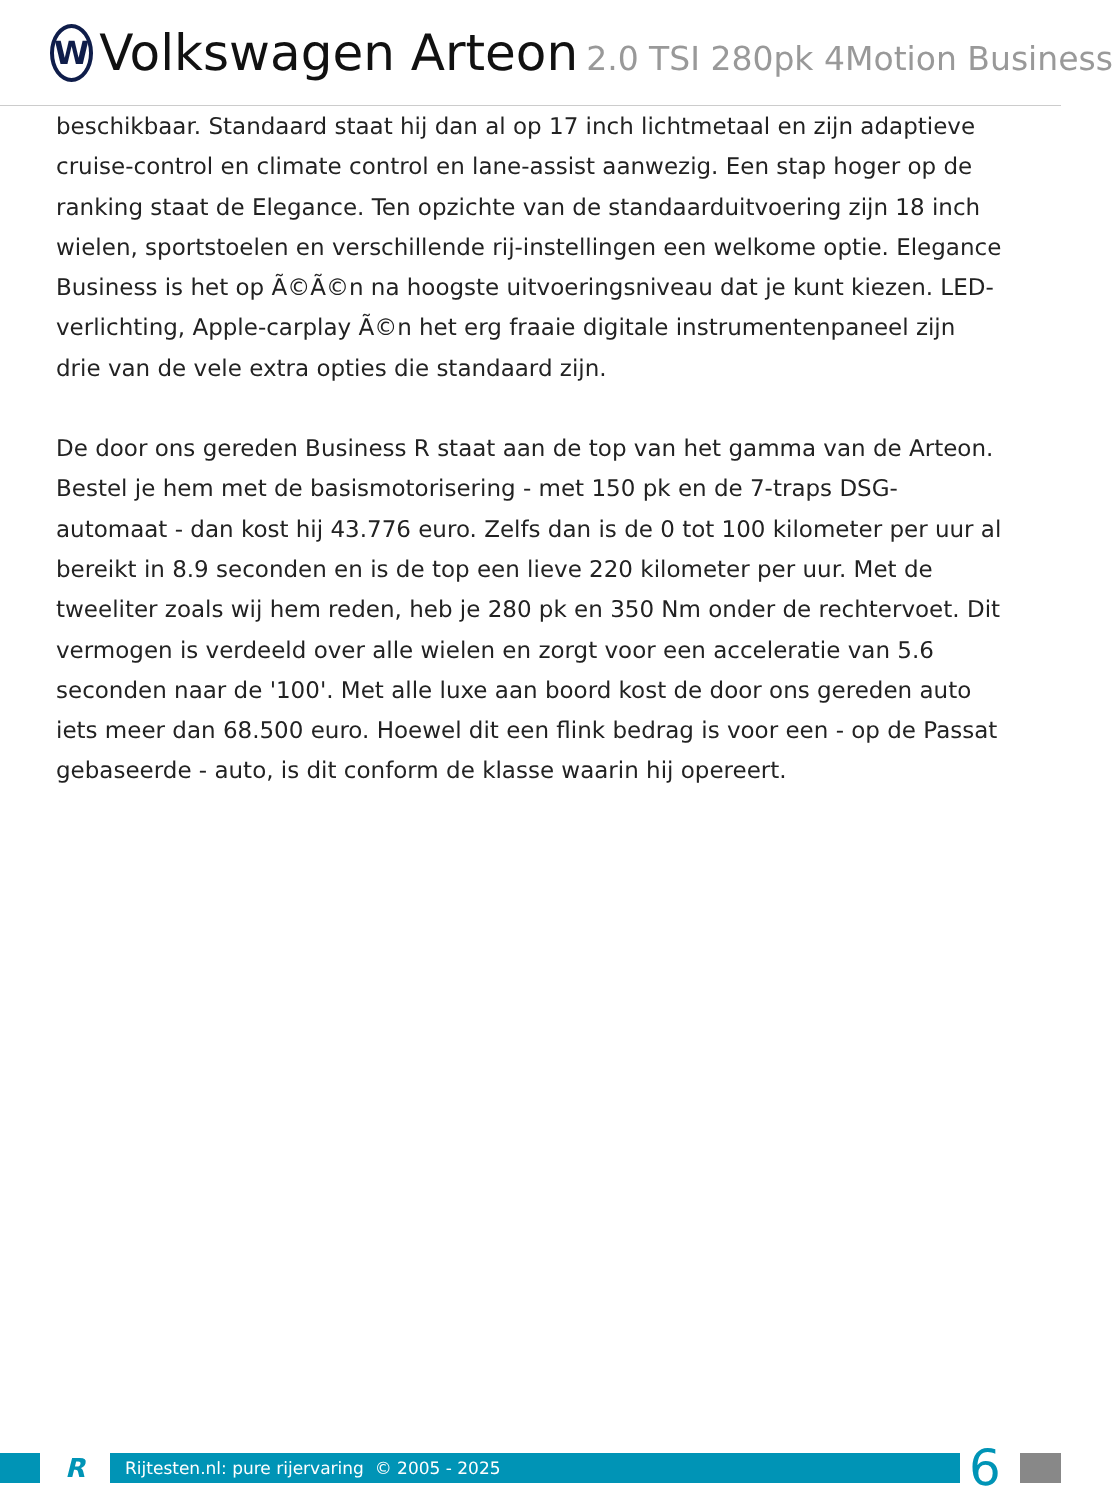W
Volkswagen Arteon 2.0 TSI 280pk 4Motion Business
beschikbaar. Standaard staat hij dan al op 17 inch lichtmetaal en zijn adaptieve cruise-control en climate control en lane-assist aanwezig. Een stap hoger op de ranking staat de Elegance. Ten opzichte van de standaarduitvoering zijn 18 inch wielen, sportstoelen en verschillende rij-instellingen een welkome optie. Elegance Business is het op Ã©Ã©n na hoogste uitvoeringsniveau dat je kunt kiezen. LED-verlichting, Apple-carplay Ã©n het erg fraaie digitale instrumentenpaneel zijn drie van de vele extra opties die standaard zijn.
De door ons gereden Business R staat aan de top van het gamma van de Arteon. Bestel je hem met de basismotorisering - met 150 pk en de 7-traps DSG-automaat - dan kost hij 43.776 euro. Zelfs dan is de 0 tot 100 kilometer per uur al bereikt in 8.9 seconden en is de top een lieve 220 kilometer per uur. Met de tweeliter zoals wij hem reden, heb je 280 pk en 350 Nm onder de rechtervoet. Dit vermogen is verdeeld over alle wielen en zorgt voor een acceleratie van 5.6 seconden naar de '100'. Met alle luxe aan boord kost de door ons gereden auto iets meer dan 68.500 euro. Hoewel dit een flink bedrag is voor een - op de Passat gebaseerde - auto, is dit conform de klasse waarin hij opereert.
R
Rijtesten.nl: pure rijervaring © 2005 - 2025
6